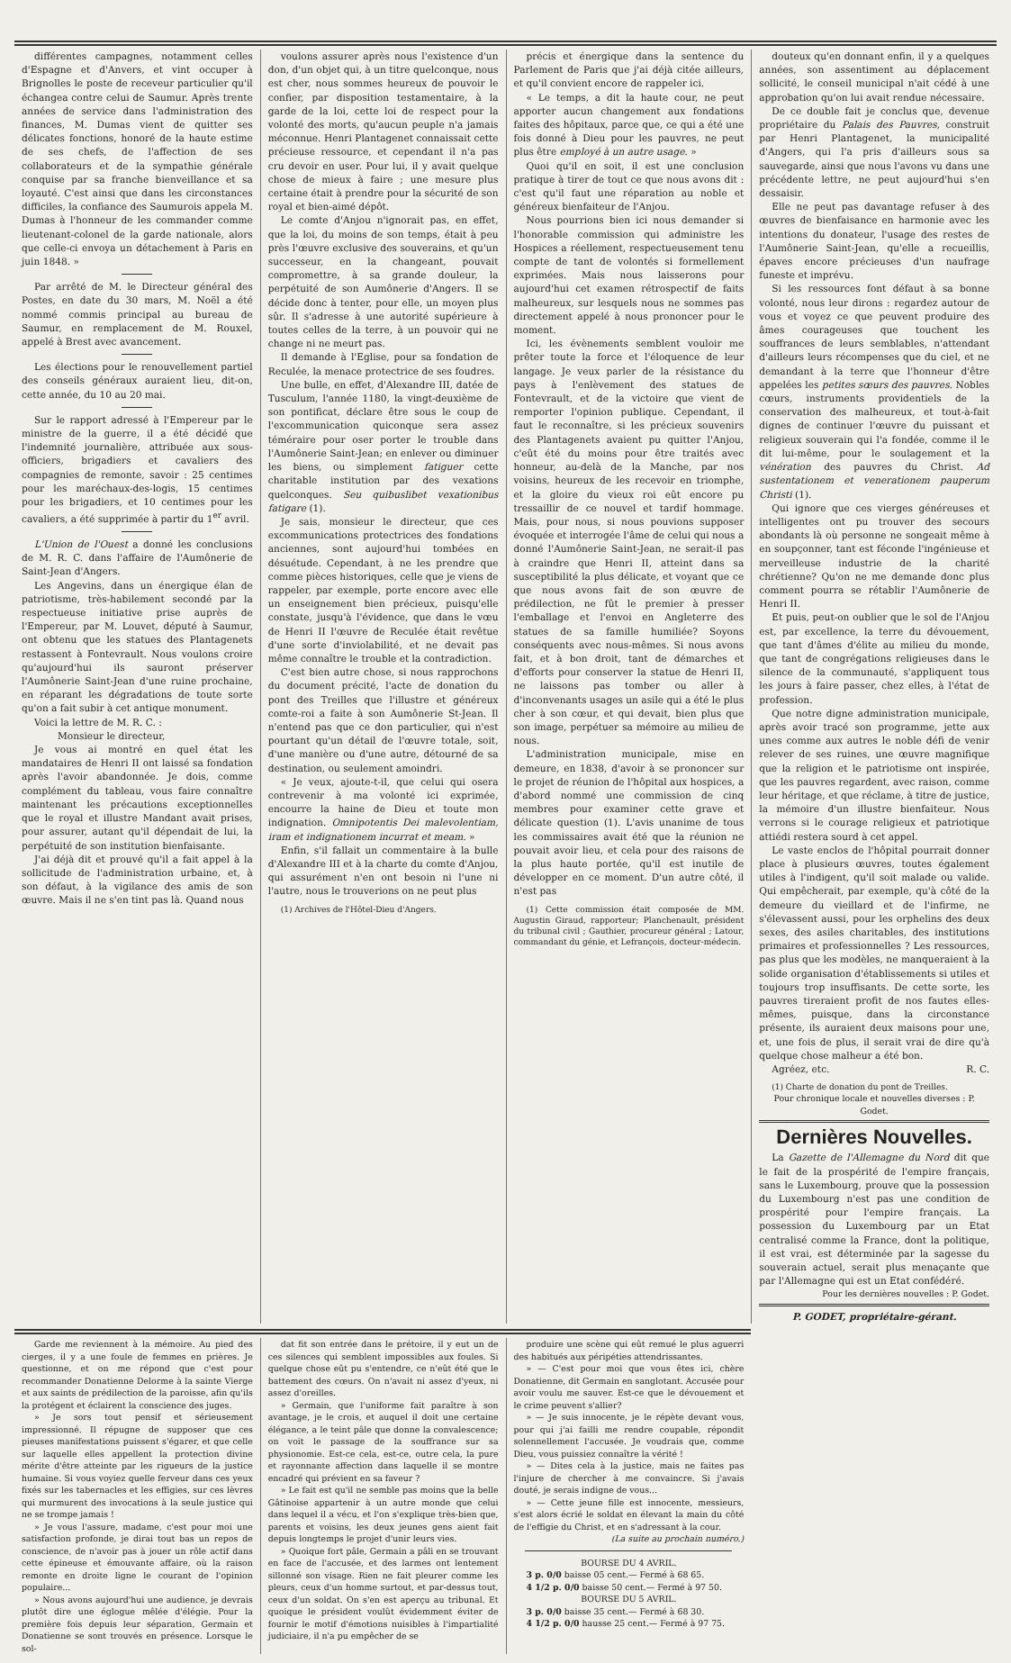différentes campagnes, notamment celles d'Espagne et d'Anvers, et vint occuper à Brignolles le poste de receveur particulier qu'il échangea contre celui de Saumur. Après trente années de service dans l'administration des finances, M. Dumas vient de quitter ses délicates fonctions, honoré de la haute estime de ses chefs, de l'affection de ses collaborateurs et de la sympathie générale conquise par sa franche bienveillance et sa loyauté. C'est ainsi que dans les circonstances difficiles, la confiance des Saumurois appela M. Dumas à l'honneur de les commander comme lieutenant-colonel de la garde nationale, alors que celle-ci envoya un détachement à Paris en juin 1848. »
Par arrêté de M. le Directeur général des Postes, en date du 30 mars, M. Noël a été nommé commis principal au bureau de Saumur, en remplacement de M. Rouxel, appelé à Brest avec avancement.
Les élections pour le renouvellement partiel des conseils généraux auraient lieu, dit-on, cette année, du 10 au 20 mai.
Sur le rapport adressé à l'Empereur par le ministre de la guerre, il a été décidé que l'indemnité journalière, attribuée aux sous-officiers, brigadiers et cavaliers des compagnies de remonte, savoir : 25 centimes pour les maréchaux-des-logis, 15 centimes pour les brigadiers, et 10 centimes pour les cavaliers, a été supprimée à partir du 1<sup>er</sup> avril.
L'Union de l'Ouest a donné les conclusions de M. R. C. dans l'affaire de l'Aumônerie de Saint-Jean d'Angers.
Les Angevins, dans un énergique élan de patriotisme, très-habilement secondé par la respectueuse initiative prise auprès de l'Empereur, par M. Louvet, député à Saumur, ont obtenu que les statues des Plantagenets restassent à Fontevrault. Nous voulons croire qu'aujourd'hui ils sauront préserver l'Aumônerie Saint-Jean d'une ruine prochaine, en réparant les dégradations de toute sorte qu'on a fait subir à cet antique monument.
Voici la lettre de M. R. C. :
Monsieur le directeur,
Je vous ai montré en quel état les mandataires de Henri II ont laissé sa fondation après l'avoir abandonnée. Je dois, comme complément du tableau, vous faire connaître maintenant les précautions exceptionnelles que le royal et illustre Mandant avait prises, pour assurer, autant qu'il dépendait de lui, la perpétuité de son institution bienfaisante.
J'ai déjà dit et prouvé qu'il a fait appel à la sollicitude de l'administration urbaine, et, à son défaut, à la vigilance des amis de son œuvre. Mais il ne s'en tint pas là. Quand nous
voulons assurer après nous l'existence d'un don, d'un objet qui, à un titre quelconque, nous est cher, nous sommes heureux de pouvoir le confier, par disposition testamentaire, à la garde de la loi, cette loi de respect pour la volonté des morts, qu'aucun peuple n'a jamais méconnue. Henri Plantagenet connaissait cette précieuse ressource, et cependant il n'a pas cru devoir en user. Pour lui, il y avait quelque chose de mieux à faire ; une mesure plus certaine était à prendre pour la sécurité de son royal et bien-aimé dépôt.
Le comte d'Anjou n'ignorait pas, en effet, que la loi, du moins de son temps, était à peu près l'œuvre exclusive des souverains, et qu'un successeur, en la changeant, pouvait compromettre, à sa grande douleur, la perpétuité de son Aumônerie d'Angers. Il se décide donc à tenter, pour elle, un moyen plus sûr. Il s'adresse à une autorité supérieure à toutes celles de la terre, à un pouvoir qui ne change ni ne meurt pas.
Il demande à l'Eglise, pour sa fondation de Reculée, la menace protectrice de ses foudres.
Une bulle, en effet, d'Alexandre III, datée de Tusculum, l'année 1180, la vingt-deuxième de son pontificat, déclare être sous le coup de l'excommunication quiconque sera assez téméraire pour oser porter le trouble dans l'Aumônerie Saint-Jean; en enlever ou diminuer les biens, ou simplement fatiguer cette charitable institution par des vexations quelconques. Seu quibuslibet vexationibus fatigare (1).
Je sais, monsieur le directeur, que ces excommunications protectrices des fondations anciennes, sont aujourd'hui tombées en désuétude. Cependant, à ne les prendre que comme pièces historiques, celle que je viens de rappeler, par exemple, porte encore avec elle un enseignement bien précieux, puisqu'elle constate, jusqu'à l'évidence, que dans le vœu de Henri II l'œuvre de Reculée était revêtue d'une sorte d'inviolabilité, et ne devait pas même connaître le trouble et la contradiction.
C'est bien autre chose, si nous rapprochons du document précité, l'acte de donation du pont des Treilles que l'illustre et généreux comte-roi a faite à son Aumônerie St-Jean. Il n'entend pas que ce don particulier, qui n'est pourtant qu'un détail de l'œuvre totale, soit, d'une manière ou d'une autre, détourné de sa destination, ou seulement amoindri.
« Je veux, ajoute-t-il, que celui qui osera contrevenir à ma volonté ici exprimée, encourre la haine de Dieu et toute mon indignation. Omnipotentis Dei malevolentiam, iram et indignationem incurrat et meam. »
Enfin, s'il fallait un commentaire à la bulle d'Alexandre III et à la charte du comte d'Anjou, qui assurément n'en ont besoin ni l'une ni l'autre, nous le trouverions on ne peut plus
(1) Archives de l'Hôtel-Dieu d'Angers.
précis et énergique dans la sentence du Parlement de Paris que j'ai déjà citée ailleurs, et qu'il convient encore de rappeler ici.
« Le temps, a dit la haute cour, ne peut apporter aucun changement aux fondations faites des hôpitaux, parce que, ce qui a été une fois donné à Dieu pour les pauvres, ne peut plus être employé à un autre usage. »
Quoi qu'il en soit, il est une conclusion pratique à tirer de tout ce que nous avons dit : c'est qu'il faut une réparation au noble et généreux bienfaiteur de l'Anjou.
Nous pourrions bien ici nous demander si l'honorable commission qui administre les Hospices a réellement, respectueusement tenu compte de tant de volontés si formellement exprimées. Mais nous laisserons pour aujourd'hui cet examen rétrospectif de faits malheureux, sur lesquels nous ne sommes pas directement appelé à nous prononcer pour le moment.
Ici, les évènements semblent vouloir me prêter toute la force et l'éloquence de leur langage. Je veux parler de la résistance du pays à l'enlèvement des statues de Fontevrault, et de la victoire que vient de remporter l'opinion publique. Cependant, il faut le reconnaître, si les précieux souvenirs des Plantagenets avaient pu quitter l'Anjou, c'eût été du moins pour être traités avec honneur, au-delà de la Manche, par nos voisins, heureux de les recevoir en triomphe, et la gloire du vieux roi eût encore pu tressaillir de ce nouvel et tardif hommage. Mais, pour nous, si nous pouvions supposer évoquée et interrogée l'âme de celui qui nous a donné l'Aumônerie Saint-Jean, ne serait-il pas à craindre que Henri II, atteint dans sa susceptibilité la plus délicate, et voyant que ce que nous avons fait de son œuvre de prédilection, ne fût le premier à presser l'emballage et l'envoi en Angleterre des statues de sa famille humiliée? Soyons conséquents avec nous-mêmes. Si nous avons fait, et à bon droit, tant de démarches et d'efforts pour conserver la statue de Henri II, ne laissons pas tomber ou aller à d'inconvenants usages un asile qui a été le plus cher à son cœur, et qui devait, bien plus que son image, perpétuer sa mémoire au milieu de nous.
L'administration municipale, mise en demeure, en 1838, d'avoir à se prononcer sur le projet de réunion de l'hôpital aux hospices, a d'abord nommé une commission de cinq membres pour examiner cette grave et délicate question (1). L'avis unanime de tous les commissaires avait été que la réunion ne pouvait avoir lieu, et cela pour des raisons de la plus haute portée, qu'il est inutile de développer en ce moment. D'un autre côté, il n'est pas
(1) Cette commission était composée de MM. Augustin Giraud, rapporteur; Planchenault, président du tribunal civil ; Gauthier, procureur général ; Latour, commandant du génie, et Lefrançois, docteur-médecin.
douteux qu'en donnant enfin, il y a quelques années, son assentiment au déplacement sollicité, le conseil municipal n'ait cédé à une approbation qu'on lui avait rendue nécessaire.
De ce double fait je conclus que, devenue propriétaire du Palais des Pauvres, construit par Henri Plantagenet, la municipalité d'Angers, qui l'a pris d'ailleurs sous sa sauvegarde, ainsi que nous l'avons vu dans une précédente lettre, ne peut aujourd'hui s'en dessaisir.
Elle ne peut pas davantage refuser à des œuvres de bienfaisance en harmonie avec les intentions du donateur, l'usage des restes de l'Aumônerie Saint-Jean, qu'elle a recueillis, épaves encore précieuses d'un naufrage funeste et imprévu.
Si les ressources font défaut à sa bonne volonté, nous leur dirons : regardez autour de vous et voyez ce que peuvent produire des âmes courageuses que touchent les souffrances de leurs semblables, n'attendant d'ailleurs leurs récompenses que du ciel, et ne demandant à la terre que l'honneur d'être appelées les petites sœurs des pauvres. Nobles cœurs, instruments providentiels de la conservation des malheureux, et tout-à-fait dignes de continuer l'œuvre du puissant et religieux souverain qui l'a fondée, comme il le dit lui-même, pour le soulagement et la vénération des pauvres du Christ. Ad sustentationem et venerationem pauperum Christi (1).
Qui ignore que ces vierges généreuses et intelligentes ont pu trouver des secours abondants là où personne ne songeait même à en soupçonner, tant est féconde l'ingénieuse et merveilleuse industrie de la charité chrétienne? Qu'on ne me demande donc plus comment pourra se rétablir l'Aumônerie de Henri II.
Et puis, peut-on oublier que le sol de l'Anjou est, par excellence, la terre du dévouement, que tant d'âmes d'élite au milieu du monde, que tant de congrégations religieuses dans le silence de la communauté, s'appliquent tous les jours à faire passer, chez elles, à l'état de profession.
Que notre digne administration municipale, après avoir tracé son programme, jette aux unes comme aux autres le noble défi de venir relever de ses ruines, une œuvre magnifique que la religion et le patriotisme ont inspirée, que les pauvres regardent, avec raison, comme leur héritage, et que réclame, à titre de justice, la mémoire d'un illustre bienfaiteur. Nous verrons si le courage religieux et patriotique attiédi restera sourd à cet appel.
Le vaste enclos de l'hôpital pourrait donner place à plusieurs œuvres, toutes également utiles à l'indigent, qu'il soit malade ou valide. Qui empêcherait, par exemple, qu'à côté de la demeure du vieillard et de l'infirme, ne s'élevassent aussi, pour les orphelins des deux sexes, des asiles charitables, des institutions primaires et professionnelles ? Les ressources, pas plus que les modèles, ne manqueraient à la solide organisation d'établissements si utiles et toujours trop insuffisants. De cette sorte, les pauvres tireraient profit de nos fautes elles-mêmes, puisque, dans la circonstance présente, ils auraient deux maisons pour une, et, une fois de plus, il serait vrai de dire qu'à quelque chose malheur a été bon.
Agréez, etc. R. C.
(1) Charte de donation du pont de Treilles.
Pour chronique locale et nouvelles diverses : P. Godet.
Dernières Nouvelles.
La Gazette de l'Allemagne du Nord dit que le fait de la prospérité de l'empire français, sans le Luxembourg, prouve que la possession du Luxembourg n'est pas une condition de prospérité pour l'empire français. La possession du Luxembourg par un Etat centralisé comme la France, dont la politique, il est vrai, est déterminée par la sagesse du souverain actuel, serait plus menaçante que par l'Allemagne qui est un Etat confédéré.
Pour les dernières nouvelles : P. Godet.
P. GODET, propriétaire-gérant.
Garde me reviennent à la mémoire. Au pied des cierges, il y a une foule de femmes en prières. Je questionne, et on me répond que c'est pour recommander Donatienne Delorme à la sainte Vierge et aux saints de prédilection de la paroisse, afin qu'ils la protégent et éclairent la conscience des juges.
» Je sors tout pensif et sérieusement impressionné. Il répugne de supposer que ces pieuses manifestations puissent s'égarer, et que celle sur laquelle elles appellent la protection divine mérite d'être atteinte par les rigueurs de la justice humaine. Si vous voyiez quelle ferveur dans ces yeux fixés sur les tabernacles et les effigies, sur ces lèvres qui murmurent des invocations à la seule justice qui ne se trompe jamais !
» Je vous l'assure, madame, c'est pour moi une satisfaction profonde, je dirai tout bas un repos de conscience, de n'avoir pas à jouer un rôle actif dans cette épineuse et émouvante affaire, où la raison remonte en droite ligne le courant de l'opinion populaire...
» Nous avons aujourd'hui une audience, je devrais plutôt dire une églogue mêlée d'élégie. Pour la première fois depuis leur séparation, Germain et Donatienne se sont trouvés en présence. Lorsque le sol-
dat fit son entrée dans le prétoire, il y eut un de ces silences qui semblent impossibles aux foules. Si quelque chose eût pu s'entendre, ce n'eût été que le battement des cœurs. On n'avait ni assez d'yeux, ni assez d'oreilles.
» Germain, que l'uniforme fait paraître à son avantage, je le crois, et auquel il doit une certaine élégance, a le teint pâle que donne la convalescence; on voit le passage de la souffrance sur sa physionomie. Est-ce cela, est-ce, outre cela, la pure et rayonnante affection dans laquelle il se montre encadré qui prévient en sa faveur ?
» Le fait est qu'il ne semble pas moins que la belle Gâtinoise appartenir à un autre monde que celui dans lequel il a vécu, et l'on s'explique très-bien que, parents et voisins, les deux jeunes gens aient fait depuis longtemps le projet d'unir leurs vies.
» Quoique fort pâle, Germain a pâli en se trouvant en face de l'accusée, et des larmes ont lentement sillonné son visage. Rien ne fait pleurer comme les pleurs, ceux d'un homme surtout, et par-dessus tout, ceux d'un soldat. On s'en est aperçu au tribunal. Et quoique le président voulût évidemment éviter de fournir le motif d'émotions nuisibles à l'impartialité judiciaire, il n'a pu empêcher de se
produire une scène qui eût remué le plus aguerri des habitués aux péripéties attendrissantes.
» — C'est pour moi que vous êtes ici, chère Donatienne, dit Germain en sanglotant. Accusée pour avoir voulu me sauver. Est-ce que le dévouement et le crime peuvent s'allier?
» — Je suis innocente, je le répète devant vous, pour qui j'ai failli me rendre coupable, répondit solennellement l'accusée. Je voudrais que, comme Dieu, vous puissiez connaître la vérité !
» — Dites cela à la justice, mais ne faites pas l'injure de chercher à me convaincre. Si j'avais douté, je serais indigne de vous...
» — Cette jeune fille est innocente, messieurs, s'est alors écrié le soldat en élevant la main du côté de l'effigie du Christ, et en s'adressant à la cour.
(La suite au prochain numéro.)
BOURSE DU 4 AVRIL.
3 p. 0/0 baisse 05 cent.— Fermé à 68 65.
4 1/2 p. 0/0 baisse 50 cent.— Fermé à 97 50.
BOURSE DU 5 AVRIL.
3 p. 0/0 baisse 35 cent.— Fermé à 68 30.
4 1/2 p. 0/0 hausse 25 cent.— Fermé à 97 75.